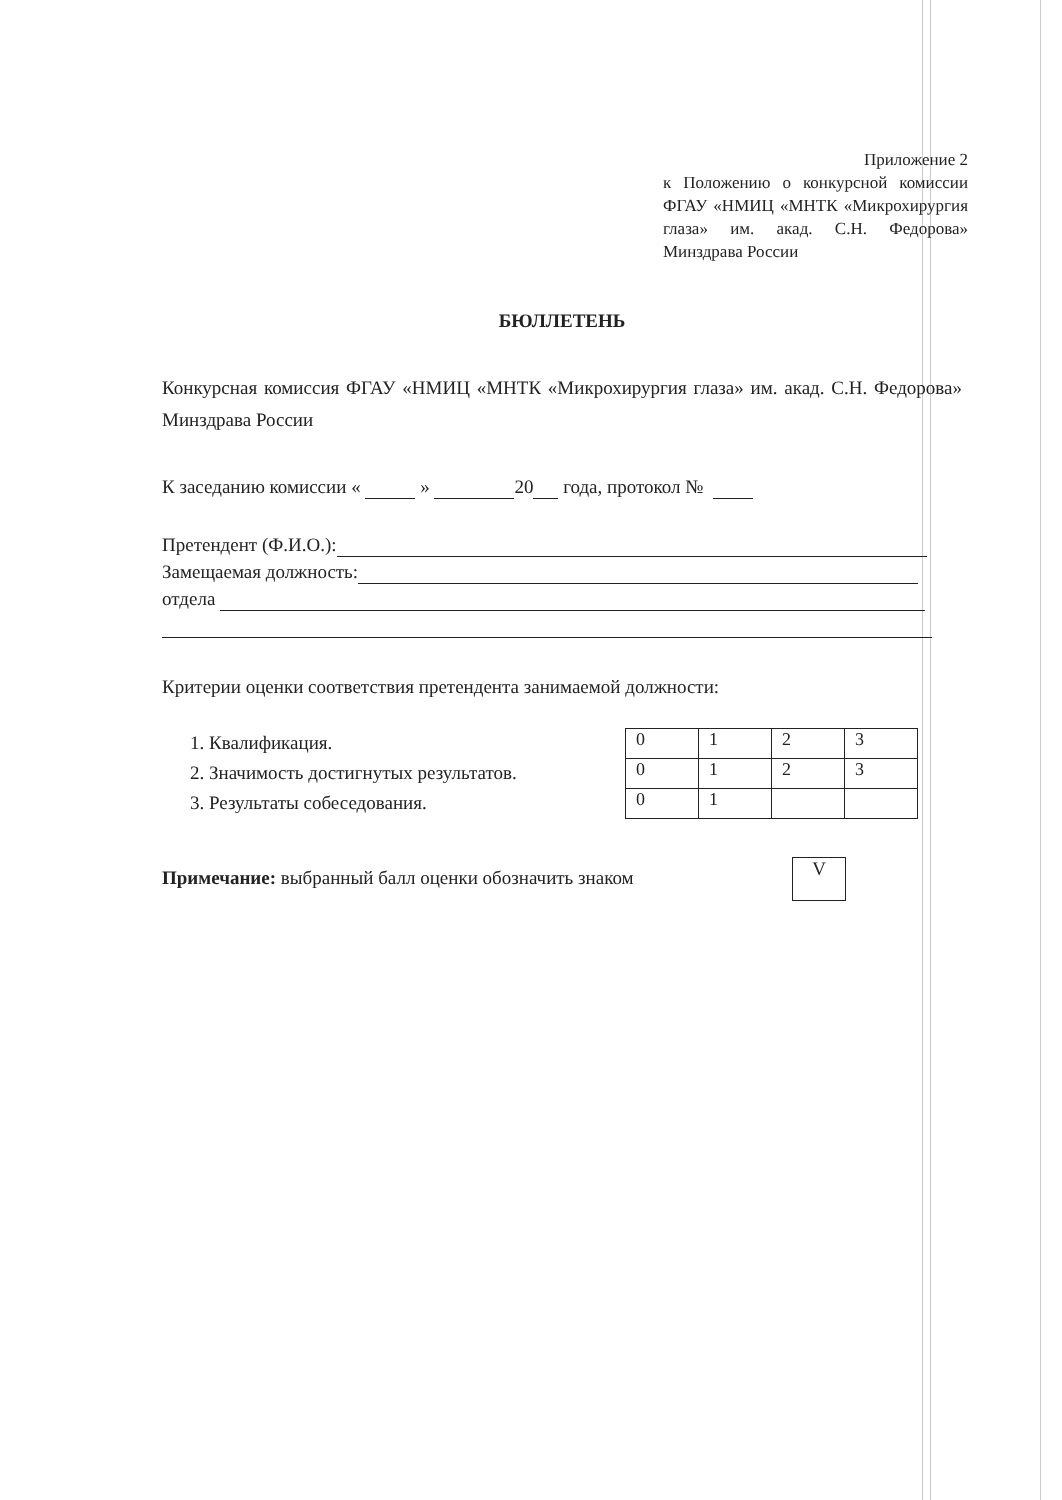Приложение 2
к Положению о конкурсной комиссии ФГАУ «НМИЦ «МНТК «Микрохирургия глаза» им. акад. С.Н. Федорова» Минздрава России
БЮЛЛЕТЕНЬ
Конкурсная комиссия ФГАУ «НМИЦ «МНТК «Микрохирургия глаза» им. акад. С.Н. Федорова» Минздрава России
К заседанию комиссии « » 20 года, протокол №
Претендент (Ф.И.О.):
Замещаемая должность:
отдела
Критерии оценки соответствия претендента занимаемой должности:
1. Квалификация.
2. Значимость достигнутых результатов.
3. Результаты собеседования.
| 0 | 1 | 2 | 3 |
| 0 | 1 | 2 | 3 |
| 0 | 1 | | |
Примечание: выбранный балл оценки обозначить знаком
V